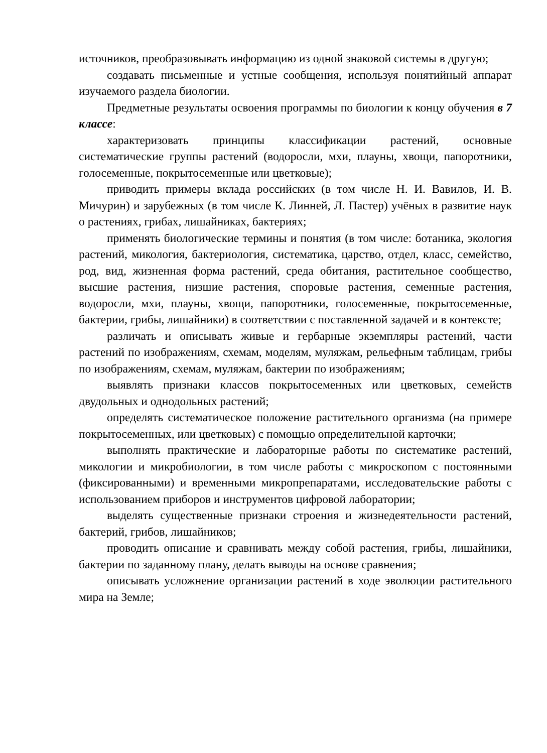источников, преобразовывать информацию из одной знаковой системы в другую;
создавать письменные и устные сообщения, используя понятийный аппарат изучаемого раздела биологии.
Предметные результаты освоения программы по биологии к концу обучения в 7 классе:
характеризовать принципы классификации растений, основные систематические группы растений (водоросли, мхи, плауны, хвощи, папоротники, голосеменные, покрытосеменные или цветковые);
приводить примеры вклада российских (в том числе Н. И. Вавилов, И. В. Мичурин) и зарубежных (в том числе К. Линней, Л. Пастер) учёных в развитие наук о растениях, грибах, лишайниках, бактериях;
применять биологические термины и понятия (в том числе: ботаника, экология растений, микология, бактериология, систематика, царство, отдел, класс, семейство, род, вид, жизненная форма растений, среда обитания, растительное сообщество, высшие растения, низшие растения, споровые растения, семенные растения, водоросли, мхи, плауны, хвощи, папоротники, голосеменные, покрытосеменные, бактерии, грибы, лишайники) в соответствии с поставленной задачей и в контексте;
различать и описывать живые и гербарные экземпляры растений, части растений по изображениям, схемам, моделям, муляжам, рельефным таблицам, грибы по изображениям, схемам, муляжам, бактерии по изображениям;
выявлять признаки классов покрытосеменных или цветковых, семейств двудольных и однодольных растений;
определять систематическое положение растительного организма (на примере покрытосеменных, или цветковых) с помощью определительной карточки;
выполнять практические и лабораторные работы по систематике растений, микологии и микробиологии, в том числе работы с микроскопом с постоянными (фиксированными) и временными микропрепаратами, исследовательские работы с использованием приборов и инструментов цифровой лаборатории;
выделять существенные признаки строения и жизнедеятельности растений, бактерий, грибов, лишайников;
проводить описание и сравнивать между собой растения, грибы, лишайники, бактерии по заданному плану, делать выводы на основе сравнения;
описывать усложнение организации растений в ходе эволюции растительного мира на Земле;